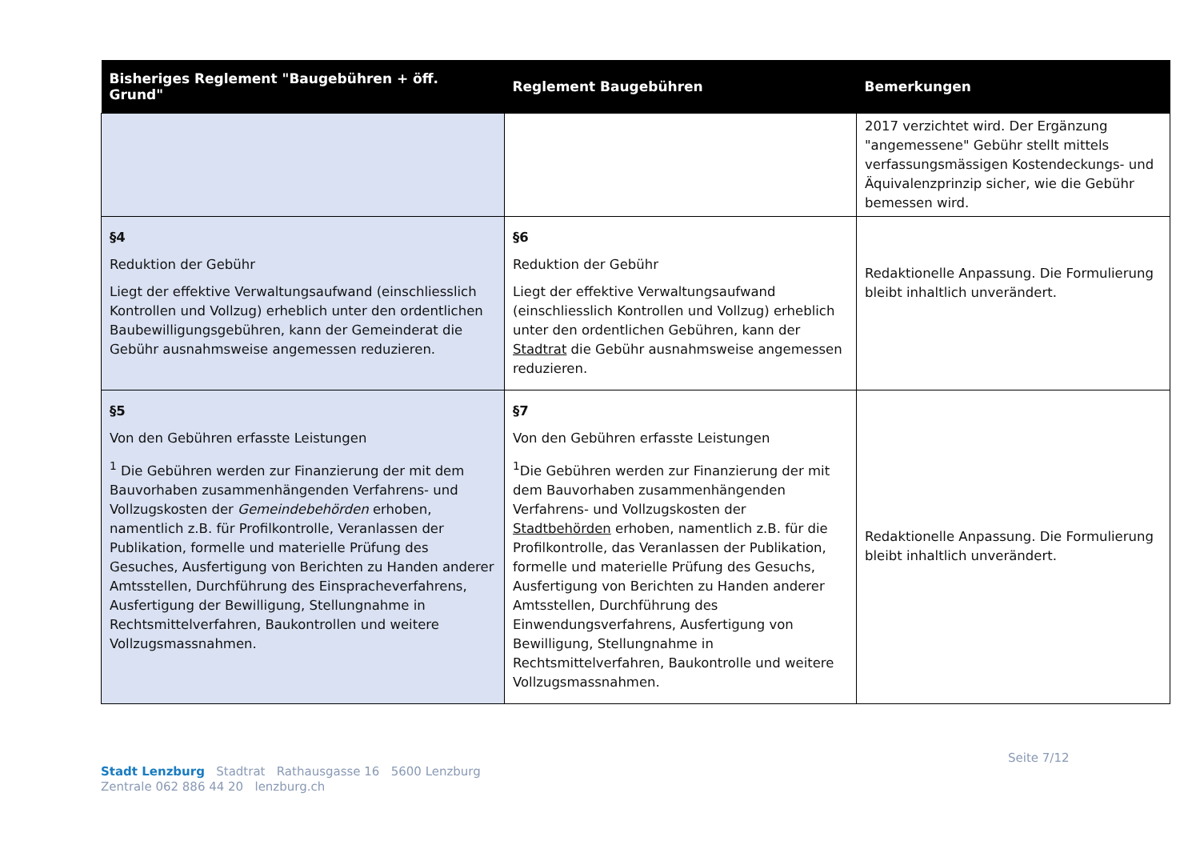| Bisheriges Reglement "Baugebühren + öff. Grund" | Reglement Baugebühren | Bemerkungen |
| --- | --- | --- |
| | | 2017 verzichtet wird. Der Ergänzung "angemessene" Gebühr stellt mittels verfassungsmässigen Kostendeckungs- und Äquivalenzprinzip sicher, wie die Gebühr bemessen wird. |
| §4 Reduktion der Gebühr Liegt der effektive Verwaltungsaufwand (einschliesslich Kontrollen und Vollzug) erheblich unter den ordentlichen Baubewilligungsgebühren, kann der Gemeinderat die Gebühr ausnahmsweise angemessen reduzieren. | §6 Reduktion der Gebühr Liegt der effektive Verwaltungsaufwand (einschliesslich Kontrollen und Vollzug) erheblich unter den ordentlichen Gebühren, kann der Stadtrat die Gebühr ausnahmsweise angemessen reduzieren. | Redaktionelle Anpassung. Die Formulierung bleibt inhaltlich unverändert. |
| §5 Von den Gebühren erfasste Leistungen <sup>1</sup> Die Gebühren werden zur Finanzierung der mit dem Bauvorhaben zusammenhängenden Verfahrens- und Vollzugskosten der Gemeindebehörden erhoben, namentlich z.B. für Profilkontrolle, Veranlassen der Publikation, formelle und materielle Prüfung des Gesuches, Ausfertigung von Berichten zu Handen anderer Amtsstellen, Durchführung des Einspracheverfahrens, Ausfertigung der Bewilligung, Stellungnahme in Rechtsmittelverfahren, Baukontrollen und weitere Vollzugsmassnahmen. | §7 Von den Gebühren erfasste Leistungen <sup>1</sup> Die Gebühren werden zur Finanzierung der mit dem Bauvorhaben zusammenhängenden Verfahrens- und Vollzugskosten der Stadtbehörden erhoben, namentlich z.B. für die Profilkontrolle, das Veranlassen der Publikation, formelle und materielle Prüfung des Gesuchs, Ausfertigung von Berichten zu Handen anderer Amtsstellen, Durchführung des Einwendungsverfahrens, Ausfertigung von Bewilligung, Stellungnahme in Rechtsmittelverfahren, Baukontrolle und weitere Vollzugsmassnahmen. | Redaktionelle Anpassung. Die Formulierung bleibt inhaltlich unverändert. |
Seite 7/12
Stadt Lenzburg Stadtrat Rathausgasse 16 5600 Lenzburg
Zentrale 062 886 44 20 lenzburg.ch